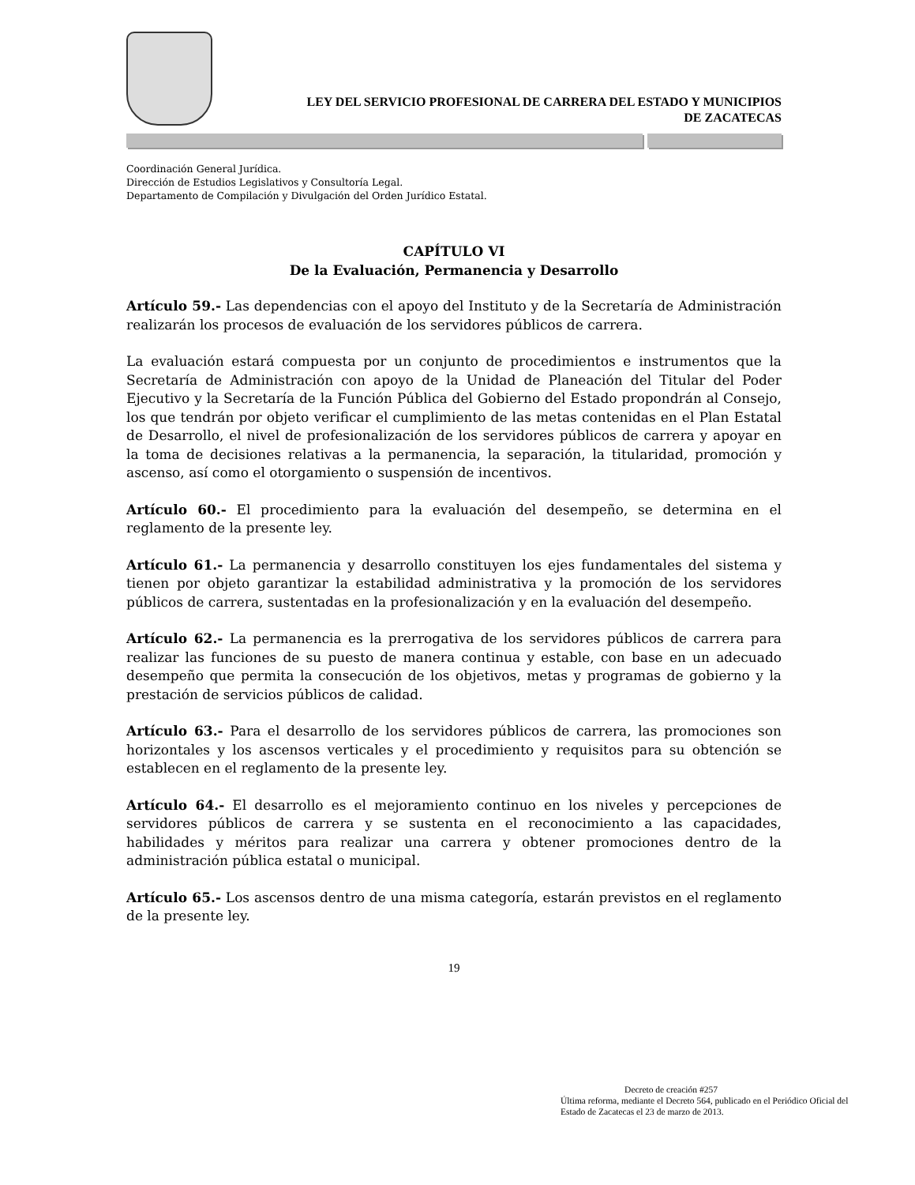LEY DEL SERVICIO PROFESIONAL DE CARRERA DEL ESTADO Y MUNICIPIOS
DE ZACATECAS
Coordinación General Jurídica.
Dirección de Estudios Legislativos y Consultoría Legal.
Departamento de Compilación y Divulgación del Orden Jurídico Estatal.
CAPÍTULO VI
De la Evaluación, Permanencia y Desarrollo
Artículo 59.- Las dependencias con el apoyo del Instituto y de la Secretaría de Administración realizarán los procesos de evaluación de los servidores públicos de carrera.
La evaluación estará compuesta por un conjunto de procedimientos e instrumentos que la Secretaría de Administración con apoyo de la Unidad de Planeación del Titular del Poder Ejecutivo y la Secretaría de la Función Pública del Gobierno del Estado propondrán al Consejo, los que tendrán por objeto verificar el cumplimiento de las metas contenidas en el Plan Estatal de Desarrollo, el nivel de profesionalización de los servidores públicos de carrera y apoyar en la toma de decisiones relativas a la permanencia, la separación, la titularidad, promoción y ascenso, así como el otorgamiento o suspensión de incentivos.
Artículo 60.- El procedimiento para la evaluación del desempeño, se determina en el reglamento de la presente ley.
Artículo 61.- La permanencia y desarrollo constituyen los ejes fundamentales del sistema y tienen por objeto garantizar la estabilidad administrativa y la promoción de los servidores públicos de carrera, sustentadas en la profesionalización y en la evaluación del desempeño.
Artículo 62.- La permanencia es la prerrogativa de los servidores públicos de carrera para realizar las funciones de su puesto de manera continua y estable, con base en un adecuado desempeño que permita la consecución de los objetivos, metas y programas de gobierno y la prestación de servicios públicos de calidad.
Artículo 63.- Para el desarrollo de los servidores públicos de carrera, las promociones son horizontales y los ascensos verticales y el procedimiento y requisitos para su obtención se establecen en el reglamento de la presente ley.
Artículo 64.- El desarrollo es el mejoramiento continuo en los niveles y percepciones de servidores públicos de carrera y se sustenta en el reconocimiento a las capacidades, habilidades y méritos para realizar una carrera y obtener promociones dentro de la administración pública estatal o municipal.
Artículo 65.- Los ascensos dentro de una misma categoría, estarán previstos en el reglamento de la presente ley.
19
Decreto de creación #257
Última reforma, mediante el Decreto 564, publicado en el Periódico Oficial del Estado de Zacatecas el 23 de marzo de 2013.